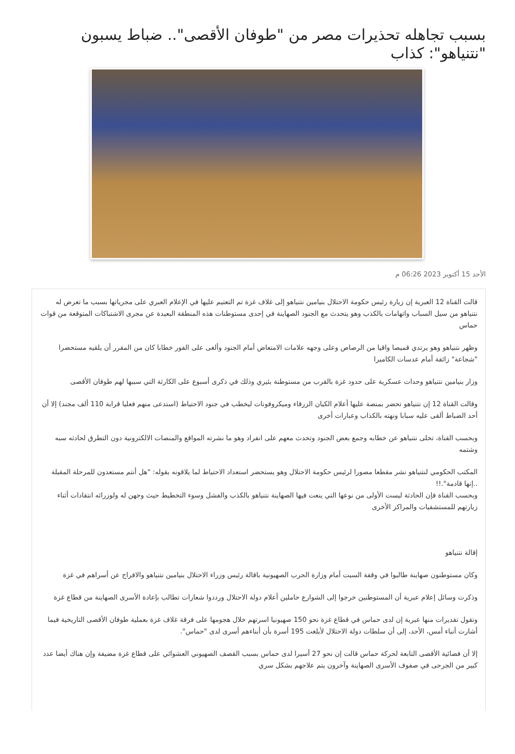بسبب تجاهله تحذيرات مصر من "طوفان الأقصى".. ضباط يسبون "نتنياهو": كذاب
الأحد 15 أكتوبر 2023 06:26 م
قالت القناة 12 العبرية إن زيارة رئيس حكومة الاحتلال بنيامين نتنياهو إلى غلاف غزة تم التعتيم عليها في الإعلام العبري على مجرياتها بسبب ما تعرض له نتنياهو من سيل السباب واتهامات بالكذب وهو يتحدث مع الجنود الصهاينة في إحدى مستوطنات هذه المنطقة البعيدة عن مجرى الاشتباكات المتوقعة من قوات حماس
وظهر نتنياهو وهو يرتدي قميصا واقيا من الرصاص وعلى وجهه علامات الامتعاض أمام الجنود وألغى على الفور خطابا كان من المقرر أن يلقيه مستحضرا "شجاعة" زائفة أمام عدسات الكاميرا
وزار بنيامين نتنياهو وحدات عسكرية على حدود غزة بالقرب من مستوطنة بئيري وذلك في ذكرى أسبوع على الكارثة التي سببها لهم طوفان الأقصى
وقالت القناة 12 إن نتنياهو تحضر بمنصة عليها أعلام الكيان الزرقاء وميكروفونات ليخطب في جنود الاحتياط (استدعى منهم فعليا قرابة 110 ألف مجند) إلا أن أحد الضباط ألقى عليه سبابا ونهته بالكذاب وعبارات أخرى
وبحسب القناة، تخلى نتنياهو عن خطابه وجمع بعض الجنود وتحدث معهم على انفراد وهو ما نشرته المواقع والمنصات الالكترونية دون التطرق لحادثه سبه وشتمه
المكتب الحكومي لنتنياهو نشر مقطعا مصورا لرئيس حكومة الاحتلال وهو يستحضر استعداد الاحتياط لما يلاقونه بقوله: "هل أنتم مستعدون للمرحلة المقبلة ..إنها قادمة".!!
وبحسب القناة فإن الحادثة ليست الأولى من نوعها التي ينعت فيها الصهاينة نتنياهو بالكذب والفشل وسوء التخطيط حيث وجهن له ولوزرائه انتقادات أثناء زيارتهم للمستشفيات والمراكز الأخرى
إقالة نتنياهو
وكان مستوطنون صهاينة طالبوا في وقفة السبت أمام وزارة الحرب الصهيونية باقالة رئيس وزراء الاحتلال بنيامين نتنياهو والافراج عن أسراهم في غزة
وذكرت وسائل إعلام عبرية أن المستوطنين خرجوا إلى الشوارع حاملين أعلام دولة الاحتلال ورددوا شعارات تطالب بإعادة الأسرى الصهاينة من قطاع غزة
وتقول تقديرات منها عبرية إن لدى حماس في قطاع غزة نحو 150 صهيونيا اسرتهم خلال هجومها على فرقة غلاف غزة بعملية طوفان الأقصى التاريخية فيما أشارت أنباء أمس، الأحد، إلى أن سلطات دولة الاحتلال لأبلغت 195 أسرة بأن أبناءهم أسرى لدى "حماس".
إلا أن فضائية الأقصى التابعة لحركة حماس قالت إن نحو 27 أسيرا لدى حماس بسبب القصف الصهيوني العشوائي على قطاع غزة مضيفة وإن هناك أيضا عدد كبير من الجرحى في صفوف الأسرى الصهاينة وآخرون يتم علاجهم بشكل سري